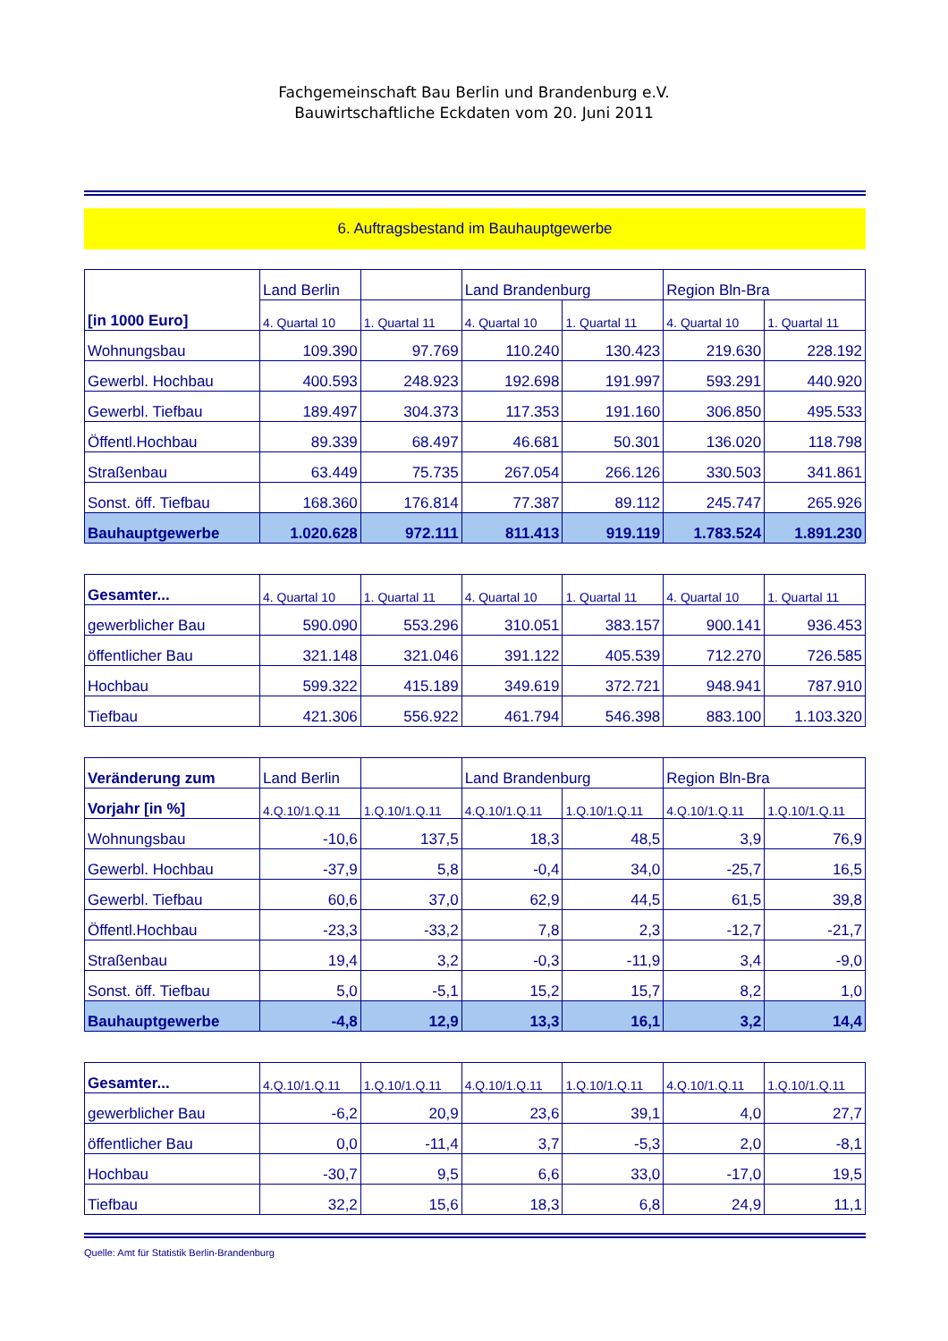Fachgemeinschaft Bau Berlin und Brandenburg e.V.
Bauwirtschaftliche Eckdaten vom 20. Juni 2011
6. Auftragsbestand im Bauhauptgewerbe
| [in 1000 Euro] | Land Berlin | | Land Brandenburg | | Region Bln-Bra | |
| --- | --- | --- | --- | --- | --- | --- |
| | 4. Quartal 10 | 1. Quartal 11 | 4. Quartal 10 | 1. Quartal 11 | 4. Quartal 10 | 1. Quartal 11 |
| Wohnungsbau | 109.390 | 97.769 | 110.240 | 130.423 | 219.630 | 228.192 |
| Gewerbl. Hochbau | 400.593 | 248.923 | 192.698 | 191.997 | 593.291 | 440.920 |
| Gewerbl. Tiefbau | 189.497 | 304.373 | 117.353 | 191.160 | 306.850 | 495.533 |
| Öffentl.Hochbau | 89.339 | 68.497 | 46.681 | 50.301 | 136.020 | 118.798 |
| Straßenbau | 63.449 | 75.735 | 267.054 | 266.126 | 330.503 | 341.861 |
| Sonst. öff. Tiefbau | 168.360 | 176.814 | 77.387 | 89.112 | 245.747 | 265.926 |
| Bauhauptgewerbe | 1.020.628 | 972.111 | 811.413 | 919.119 | 1.783.524 | 1.891.230 |
| Gesamter... | 4. Quartal 10 | 1. Quartal 11 | 4. Quartal 10 | 1. Quartal 11 | 4. Quartal 10 | 1. Quartal 11 |
| --- | --- | --- | --- | --- | --- | --- |
| gewerblicher Bau | 590.090 | 553.296 | 310.051 | 383.157 | 900.141 | 936.453 |
| öffentlicher Bau | 321.148 | 321.046 | 391.122 | 405.539 | 712.270 | 726.585 |
| Hochbau | 599.322 | 415.189 | 349.619 | 372.721 | 948.941 | 787.910 |
| Tiefbau | 421.306 | 556.922 | 461.794 | 546.398 | 883.100 | 1.103.320 |
| Veränderung zum | Land Berlin | | Land Brandenburg | | Region Bln-Bra | |
| --- | --- | --- | --- | --- | --- | --- |
| Vorjahr [in %] | 4.Q.10/1.Q.11 | 1.Q.10/1.Q.11 | 4.Q.10/1.Q.11 | 1.Q.10/1.Q.11 | 4.Q.10/1.Q.11 | 1.Q.10/1.Q.11 |
| Wohnungsbau | -10,6 | 137,5 | 18,3 | 48,5 | 3,9 | 76,9 |
| Gewerbl. Hochbau | -37,9 | 5,8 | -0,4 | 34,0 | -25,7 | 16,5 |
| Gewerbl. Tiefbau | 60,6 | 37,0 | 62,9 | 44,5 | 61,5 | 39,8 |
| Öffentl.Hochbau | -23,3 | -33,2 | 7,8 | 2,3 | -12,7 | -21,7 |
| Straßenbau | 19,4 | 3,2 | -0,3 | -11,9 | 3,4 | -9,0 |
| Sonst. öff. Tiefbau | 5,0 | -5,1 | 15,2 | 15,7 | 8,2 | 1,0 |
| Bauhauptgewerbe | -4,8 | 12,9 | 13,3 | 16,1 | 3,2 | 14,4 |
| Gesamter... | 4.Q.10/1.Q.11 | 1.Q.10/1.Q.11 | 4.Q.10/1.Q.11 | 1.Q.10/1.Q.11 | 4.Q.10/1.Q.11 | 1.Q.10/1.Q.11 |
| --- | --- | --- | --- | --- | --- | --- |
| gewerblicher Bau | -6,2 | 20,9 | 23,6 | 39,1 | 4,0 | 27,7 |
| öffentlicher Bau | 0,0 | -11,4 | 3,7 | -5,3 | 2,0 | -8,1 |
| Hochbau | -30,7 | 9,5 | 6,6 | 33,0 | -17,0 | 19,5 |
| Tiefbau | 32,2 | 15,6 | 18,3 | 6,8 | 24,9 | 11,1 |
Quelle: Amt für Statistik Berlin-Brandenburg